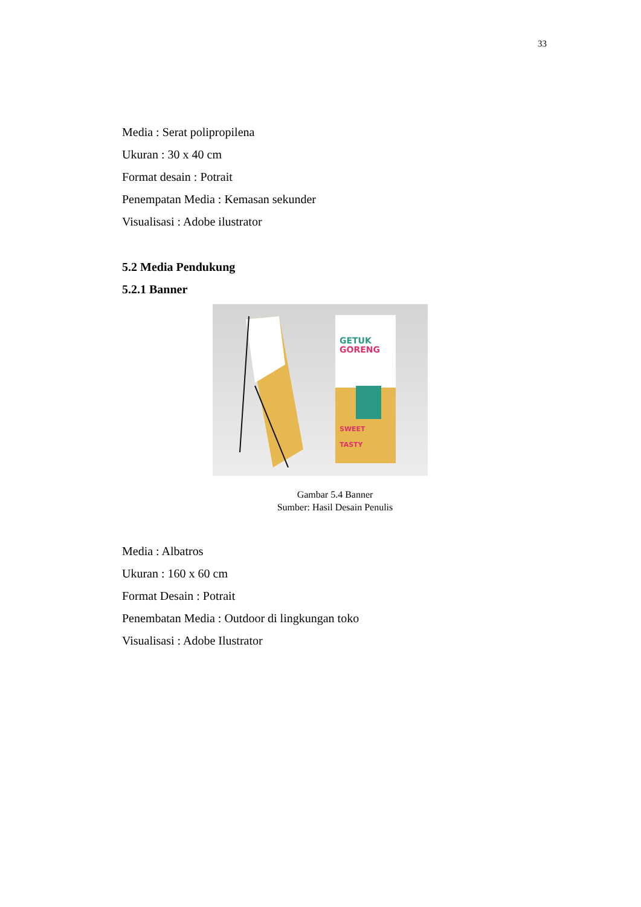33
Media : Serat polipropilena
Ukuran : 30 x 40 cm
Format desain : Potrait
Penempatan Media : Kemasan sekunder
Visualisasi : Adobe ilustrator
5.2 Media Pendukung
5.2.1 Banner
GETUK
GORENG
SWEET
TASTY
Gambar 5.4 Banner
Sumber: Hasil Desain Penulis
Media : Albatros
Ukuran : 160 x 60 cm
Format Desain : Potrait
Penembatan Media : Outdoor di lingkungan toko
Visualisasi : Adobe Ilustrator